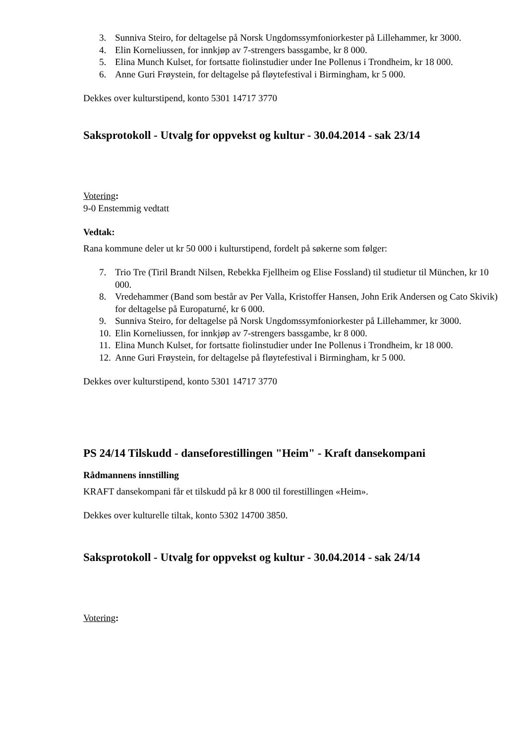3. Sunniva Steiro, for deltagelse på Norsk Ungdomssymfoniorkester på Lillehammer, kr 3000.
4. Elin Korneliussen, for innkjøp av 7-strengers bassgambe, kr 8 000.
5. Elina Munch Kulset, for fortsatte fiolinstudier under Ine Pollenus i Trondheim, kr 18 000.
6. Anne Guri Frøystein, for deltagelse på fløytefestival i Birmingham, kr 5 000.
Dekkes over kulturstipend, konto 5301 14717 3770
Saksprotokoll - Utvalg for oppvekst og kultur - 30.04.2014 - sak 23/14
Votering:
9-0 Enstemmig vedtatt
Vedtak:
Rana kommune deler ut kr 50 000 i kulturstipend, fordelt på søkerne som følger:
7. Trio Tre (Tiril Brandt Nilsen, Rebekka Fjellheim og Elise Fossland) til studietur til München, kr 10 000.
8. Vredehammer (Band som består av Per Valla, Kristoffer Hansen, John Erik Andersen og Cato Skivik) for deltagelse på Europaturné, kr 6 000.
9. Sunniva Steiro, for deltagelse på Norsk Ungdomssymfoniorkester på Lillehammer, kr 3000.
10. Elin Korneliussen, for innkjøp av 7-strengers bassgambe, kr 8 000.
11. Elina Munch Kulset, for fortsatte fiolinstudier under Ine Pollenus i Trondheim, kr 18 000.
12. Anne Guri Frøystein, for deltagelse på fløytefestival i Birmingham, kr 5 000.
Dekkes over kulturstipend, konto 5301 14717 3770
PS 24/14 Tilskudd - danseforestillingen "Heim" - Kraft dansekompani
Rådmannens innstilling
KRAFT dansekompani får et tilskudd på kr 8 000 til forestillingen «Heim».
Dekkes over kulturelle tiltak, konto 5302 14700 3850.
Saksprotokoll - Utvalg for oppvekst og kultur - 30.04.2014 - sak 24/14
Votering: